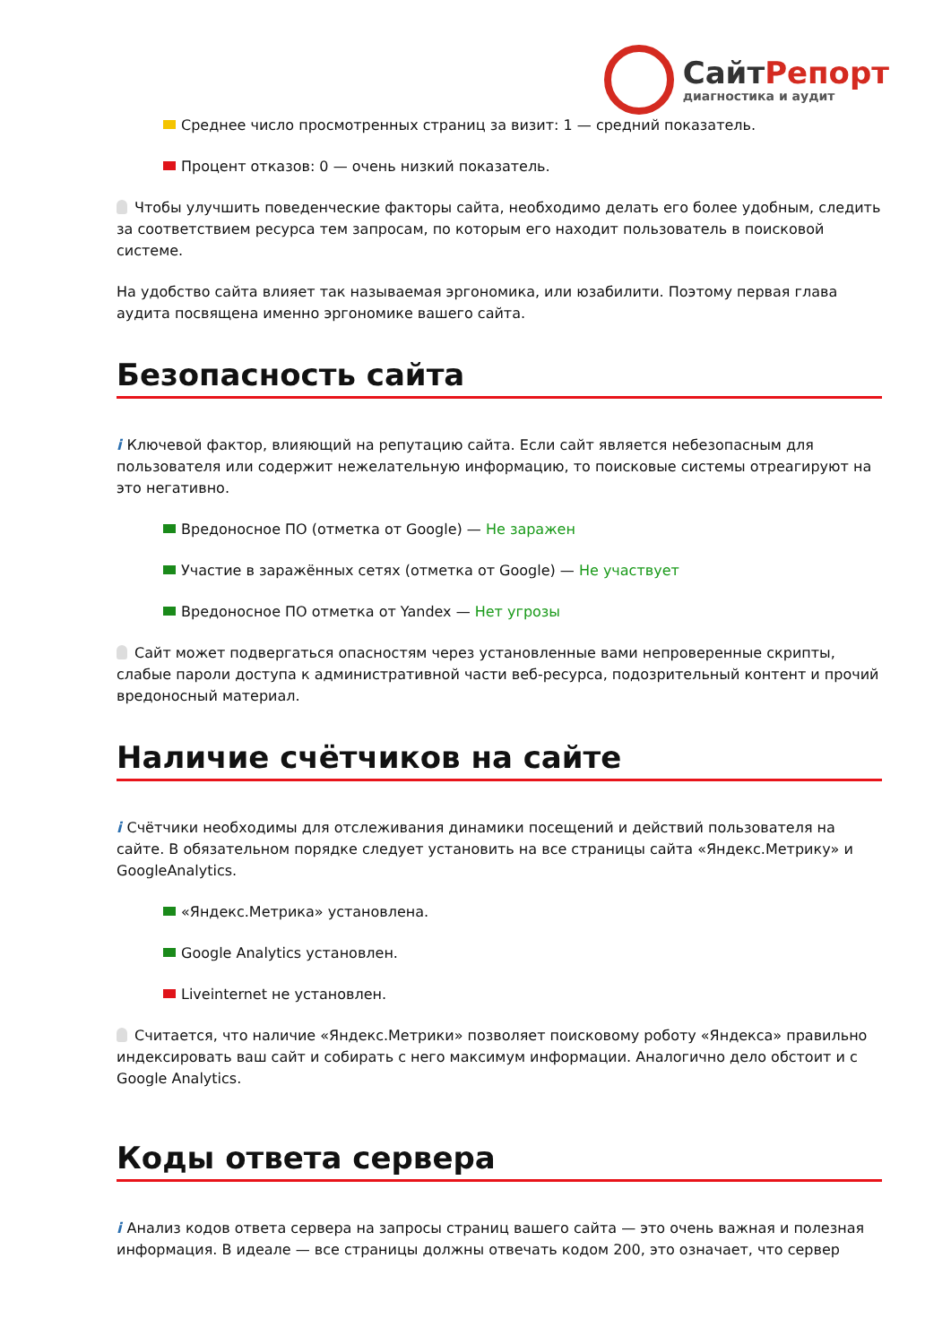СайтРепорт
диагностика и аудит
Среднее число просмотренных страниц за визит: 1 — средний показатель.
Процент отказов: 0 — очень низкий показатель.
Чтобы улучшить поведенческие факторы сайта, необходимо делать его более удобным, следить за соответствием ресурса тем запросам, по которым его находит пользователь в поисковой системе.
На удобство сайта влияет так называемая эргономика, или юзабилити. Поэтому первая глава аудита посвящена именно эргономике вашего сайта.
Безопасность сайта
i Ключевой фактор, влияющий на репутацию сайта. Если сайт является небезопасным для пользователя или содержит нежелательную информацию, то поисковые системы отреагируют на это негативно.
Вредоносное ПО (отметка от Google) — Не заражен
Участие в заражённых сетях (отметка от Google) — Не участвует
Вредоносное ПО отметка от Yandex — Нет угрозы
Сайт может подвергаться опасностям через установленные вами непроверенные скрипты, слабые пароли доступа к административной части веб-ресурса, подозрительный контент и прочий вредоносный материал.
Наличие счётчиков на сайте
i Счётчики необходимы для отслеживания динамики посещений и действий пользователя на сайте. В обязательном порядке следует установить на все страницы сайта «Яндекс.Метрику» и GoogleAnalytics.
«Яндекс.Метрика» установлена.
Google Analytics установлен.
Liveinternet не установлен.
Считается, что наличие «Яндекс.Метрики» позволяет поисковому роботу «Яндекса» правильно индексировать ваш сайт и собирать с него максимум информации. Аналогично дело обстоит и с Google Analytics.
Коды ответа сервера
i Анализ кодов ответа сервера на запросы страниц вашего сайта — это очень важная и полезная информация. В идеале — все страницы должны отвечать кодом 200, это означает, что сервер